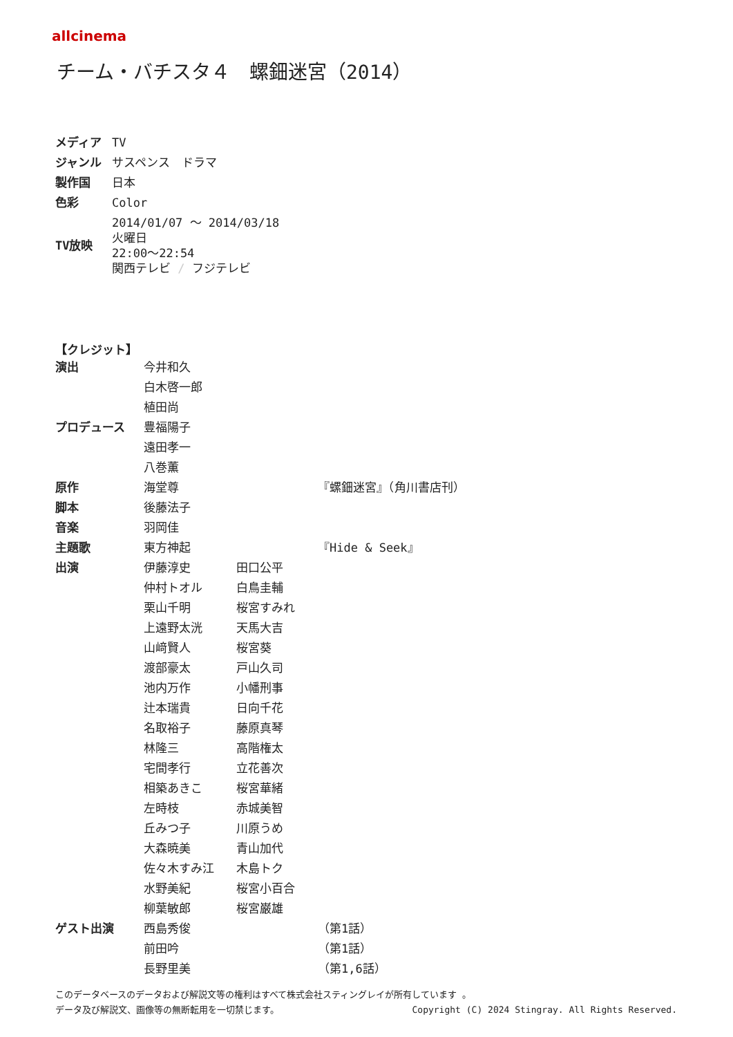allcinema
チーム・バチスタ４　螺鈿迷宮（2014）
| メディア | TV |
| ジャンル | サスペンス ドラマ |
| 製作国 | 日本 |
| 色彩 | Color |
| TV放映 | 2014/01/07 ～ 2014/03/18 火曜日 22:00～22:54 関西テレビ / フジテレビ |
【クレジット】
| 演出 | 今井和久 | | |
| | 白木啓一郎 | | |
| | 植田尚 | | |
| プロデュース | 豊福陽子 | | |
| | 遠田孝一 | | |
| | 八巻薫 | | |
| 原作 | 海堂尊 | | 『螺鈿迷宮』（角川書店刊） |
| 脚本 | 後藤法子 | | |
| 音楽 | 羽岡佳 | | |
| 主題歌 | 東方神起 | | 『Hide & Seek』 |
| 出演 | 伊藤淳史 | 田口公平 | |
| | 仲村トオル | 白鳥圭輔 | |
| | 栗山千明 | 桜宮すみれ | |
| | 上遠野太洸 | 天馬大吉 | |
| | 山﨑賢人 | 桜宮葵 | |
| | 渡部豪太 | 戸山久司 | |
| | 池内万作 | 小幡刑事 | |
| | 辻本瑞貴 | 日向千花 | |
| | 名取裕子 | 藤原真琴 | |
| | 林隆三 | 高階権太 | |
| | 宅間孝行 | 立花善次 | |
| | 相築あきこ | 桜宮華緒 | |
| | 左時枝 | 赤城美智 | |
| | 丘みつ子 | 川原うめ | |
| | 大森暁美 | 青山加代 | |
| | 佐々木すみ江 | 木島トク | |
| | 水野美紀 | 桜宮小百合 | |
| | 柳葉敏郎 | 桜宮巌雄 | |
| ゲスト出演 | 西島秀俊 | | （第1話） |
| | 前田吟 | | （第1話） |
| | 長野里美 | | （第1,6話） |
このデータベースのデータおよび解説文等の権利はすべて株式会社スティングレイが所有しています 。
データ及び解説文、画像等の無断転用を一切禁じます。 Copyright (C) 2024 Stingray. All Rights Reserved.